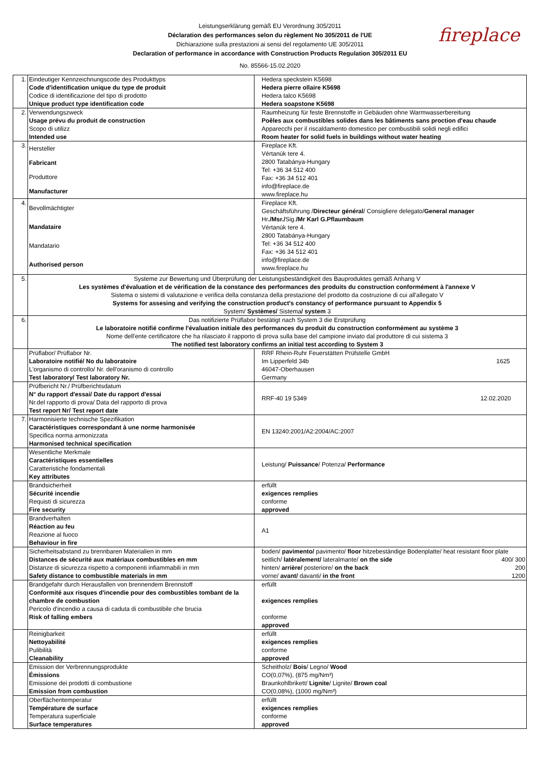Leistungserklärung gemäß EU Verordnung 305/2011
Déclaration des performances selon du règlement No 305/2011 de l'UE
Dichiarazione sulla prestazioni ai sensi del regolamento UE 305/2011
Declaration of performance in accordance with Construction Products Regulation 305/2011 EU
No. 85566-15.02.2020
fireplace
| 1. | Eindeutiger Kennzeichnungscode des Produkttyps Code d'identification unique du type de produit Codice di identificazione del tipo di prodotto Unique product type identification code | Hedera speckstein K5698 Hedera pierre ollaire K5698 Hedera talco K5698 Hedera soapstone K5698 |
| 2. | Verwendungszweck Usage prévu du produit de construction Scopo di utilizz Intended use | Raumheizung für feste Brennstoffe in Gebäuden ohne Warmwasserbereitung Poêles aux combustibles solides dans les bâtiments sans proction d'eau chaude Apparecchi per il riscaldamento domestico per combustibili solidi negli edifici Room heater for solid fuels in buildings without water heating |
| 3. | Hersteller Fabricant Produttore Manufacturer | Fireplace Kft. Vértanúk tere 4. 2800 Tatabánya-Hungary Tel: +36 34 512 400 Fax: +36 34 512 401 info@fireplace.de www.fireplace.hu |
| 4. | Bevollmächtigter Mandataire Mandatario Authorised person | Fireplace Kft. Geschäftsführung / Directeur général / Consigliere delegato/ General manager Hr ./Msr./ Sig. /Mr Karl G.Pflaumbaum Vértanúk tere 4. 2800 Tatabánya-Hungary Tel: +36 34 512 400 Fax: +36 34 512 401 info@fireplace.de www.fireplace.hu |
| 5. | Systeme zur Bewertung und Überprüfung der Leistungsbeständigkeit des Bauproduktes gemäß Anhang V Les systèmes d'évaluation et de vérification de la constance des performances des produits du construction conformément à l'annexe V Sistema o sistemi di valutazione e verifica della constanza della prestazione del prodotto da costruzione di cui all'allegato V Systems for assesing and verifying the construction product's constancy of performance pursuant to Appendix 5 System/ Systèmes/ Sistema / system 3 | |
| 6. | Das notifizierte Prüflabor bestätigt nach System 3 die Erstprüfung Le laboratoire notifié confirme l'évaluation initiale des performances du produit du construction conformément au système 3 Nome dell'ente certificatore che ha rilasciato il rapporto di prova sulla base del campione inviato dal produttore di cui sistema 3 The notified test laboratory confirms an initial test according to System 3 | |
| | Prüflabor/ Prüflabor Nr. Laboratoire notifié/ No du laboratoire L'organismo di controllo/ Nr. dell'oranismo di controllo Test laboratory/ Test laboratory Nr. | 1625 RRF Rhein-Ruhr Feuerstätten Prüfstelle GmbH Im Lipperfeld 34b 46047-Oberhausen Germany |
| | Prüfbericht Nr./ Prüfberichtsdatum N° du rapport d'essai/ Date du rapport d'essai Nr.del rapporto di prova/ Data del rapporto di prova Test report Nr/ Test report date | 12.02.2020 RRF-40 19 5349 |
| 7. | Harmonisierte technische Spezifikation Caractéristiques correspondant à une norme harmonisée Specifica norma armonizzata Harmonised technical specification | EN 13240:2001/A2:2004/AC:2007 |
| | Wesentliche Merkmale Caractéristiques essentielles Caratteristiche fondamentali Key attributes | Leistung/ Puissance / Potenza/ Performance |
| | Brandsicherheit Sécurité incendie Requisti di sicurezza Fire security | erfüllt exigences remplies conforme approved |
| | Brandverhalten Réaction au feu Reazione al fuoco Behaviour in fire | A1 |
| | Sicherheitsabstand zu brennbaren Materialien in mm Distances de sécurité aux matériaux combustibles en mm Distanze di sicurezza rispetto a componenti infiammabili in mm Safety distance to combustible materials in mm | boden/ pavimento/ pavimento/ floor hitzebeständige Bodenplatte/ heat resistant floor plate 400/ 300 seitlich/ latéralement/ lateralmante/ on the side 200 hinten/ arrière/ posteriore/ on the back 1200 vorne/ avant/ davanti/ in the front |
| | Brandgefahr durch Herausfallen von brennendem Brennstoff Conformité aux risques d'incendie pour des combustibles tombant de la chambre de combustion Pericolo d'incendio a causa di caduta di combustibile che brucia Risk of falling embers | erfüllt exigences remplies conforme approved |
| | Reinigbarkeit Nettoyabilité Pulibilità Cleanability | erfüllt exigences remplies conforme approved |
| | Emission der Verbrennungsprodukte Émissions Emissione dei prodotti di combustione Emission from combustion | Scheitholz/ Bois / Legno/ Wood CO(0,07%), (875 mg/Nm³) Braunkohlbrikett/ Lignite / Lignite/ Brown coal CO(0,08%), (1000 mg/Nm³) |
| | Oberflächentemperatur Température de surface Temperatura superficiale Surface temperatures | erfüllt exigences remplies conforme approved |